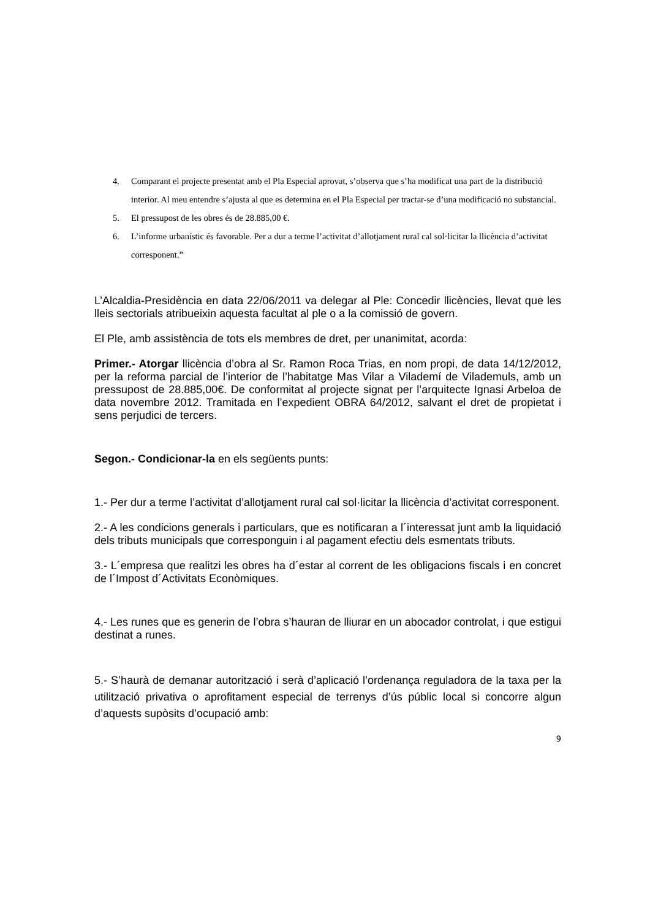4. Comparant el projecte presentat amb el Pla Especial aprovat, s’observa que s’ha modificat una part de la distribució interior. Al meu entendre s’ajusta al que es determina en el Pla Especial per tractar-se d’una modificació no substancial.
5. El pressupost de les obres és de 28.885,00 €.
6. L’informe urbanístic és favorable. Per a dur a terme l’activitat d’allotjament rural cal sol·licitar la llicència d’activitat corresponent.”
L’Alcaldia-Presidència en data 22/06/2011 va delegar al Ple: Concedir llicències, llevat que les lleis sectorials atribueixin aquesta facultat al ple o a la comissió de govern.
El Ple, amb assistència de tots els membres de dret, per unanimitat, acorda:
Primer.- Atorgar llicència d’obra al Sr. Ramon Roca Trias, en nom propi, de data 14/12/2012, per la reforma parcial de l’interior de l’habitatge Mas Vilar a Vilademí de Vilademuls, amb un pressupost de 28.885,00€. De conformitat al projecte signat per l’arquitecte Ignasi Arbeloa de data novembre 2012. Tramitada en l’expedient OBRA 64/2012, salvant el dret de propietat i sens perjudici de tercers.
Segon.- Condicionar-la en els següents punts:
1.- Per dur a terme l’activitat d’allotjament rural cal sol·licitar la llicència d’activitat corresponent.
2.- A les condicions generals i particulars, que es notificaran a l´interessat junt amb la liquidació dels tributs municipals que corresponguin i al pagament efectiu dels esmentats tributs.
3.- L´empresa que realitzi les obres ha d´estar al corrent de les obligacions fiscals i en concret de l´Impost d´Activitats Econòmiques.
4.- Les runes que es generin de l’obra s’hauran de lliurar en un abocador controlat, i que estigui destinat a runes.
5.- S’haurà de demanar autorització i serà d’aplicació l’ordenança reguladora de la taxa per la utilització privativa o aprofitament especial de terrenys d’ús públic local si concorre algun d’aquests supòsits d’ocupació amb:
9